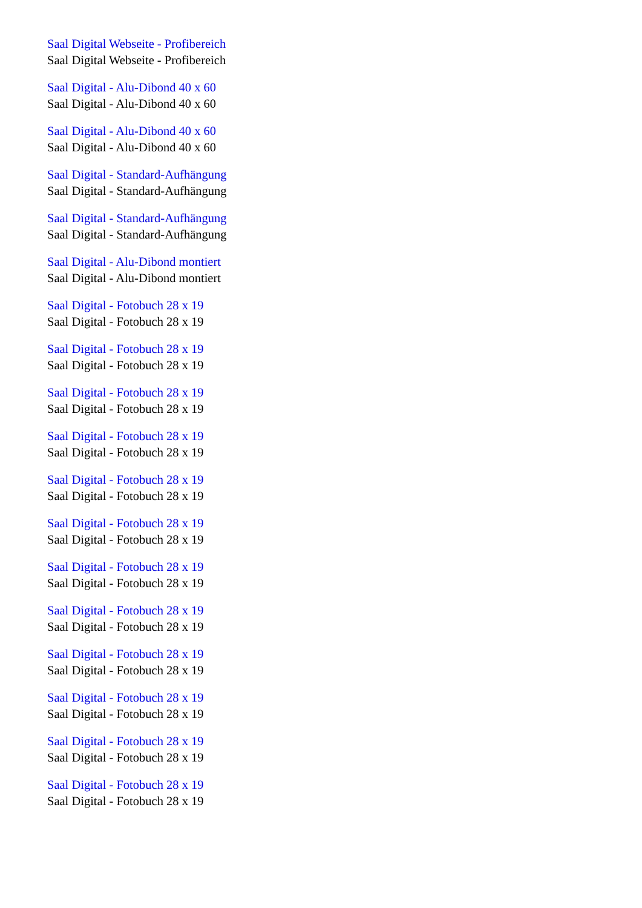Saal Digital Webseite - Profibereich
Saal Digital Webseite - Profibereich
Saal Digital - Alu-Dibond 40 x 60
Saal Digital - Alu-Dibond 40 x 60
Saal Digital - Alu-Dibond 40 x 60
Saal Digital - Alu-Dibond 40 x 60
Saal Digital - Standard-Aufhängung
Saal Digital - Standard-Aufhängung
Saal Digital - Standard-Aufhängung
Saal Digital - Standard-Aufhängung
Saal Digital - Alu-Dibond montiert
Saal Digital - Alu-Dibond montiert
Saal Digital - Fotobuch 28 x 19
Saal Digital - Fotobuch 28 x 19
Saal Digital - Fotobuch 28 x 19
Saal Digital - Fotobuch 28 x 19
Saal Digital - Fotobuch 28 x 19
Saal Digital - Fotobuch 28 x 19
Saal Digital - Fotobuch 28 x 19
Saal Digital - Fotobuch 28 x 19
Saal Digital - Fotobuch 28 x 19
Saal Digital - Fotobuch 28 x 19
Saal Digital - Fotobuch 28 x 19
Saal Digital - Fotobuch 28 x 19
Saal Digital - Fotobuch 28 x 19
Saal Digital - Fotobuch 28 x 19
Saal Digital - Fotobuch 28 x 19
Saal Digital - Fotobuch 28 x 19
Saal Digital - Fotobuch 28 x 19
Saal Digital - Fotobuch 28 x 19
Saal Digital - Fotobuch 28 x 19
Saal Digital - Fotobuch 28 x 19
Saal Digital - Fotobuch 28 x 19
Saal Digital - Fotobuch 28 x 19
Saal Digital - Fotobuch 28 x 19
Saal Digital - Fotobuch 28 x 19